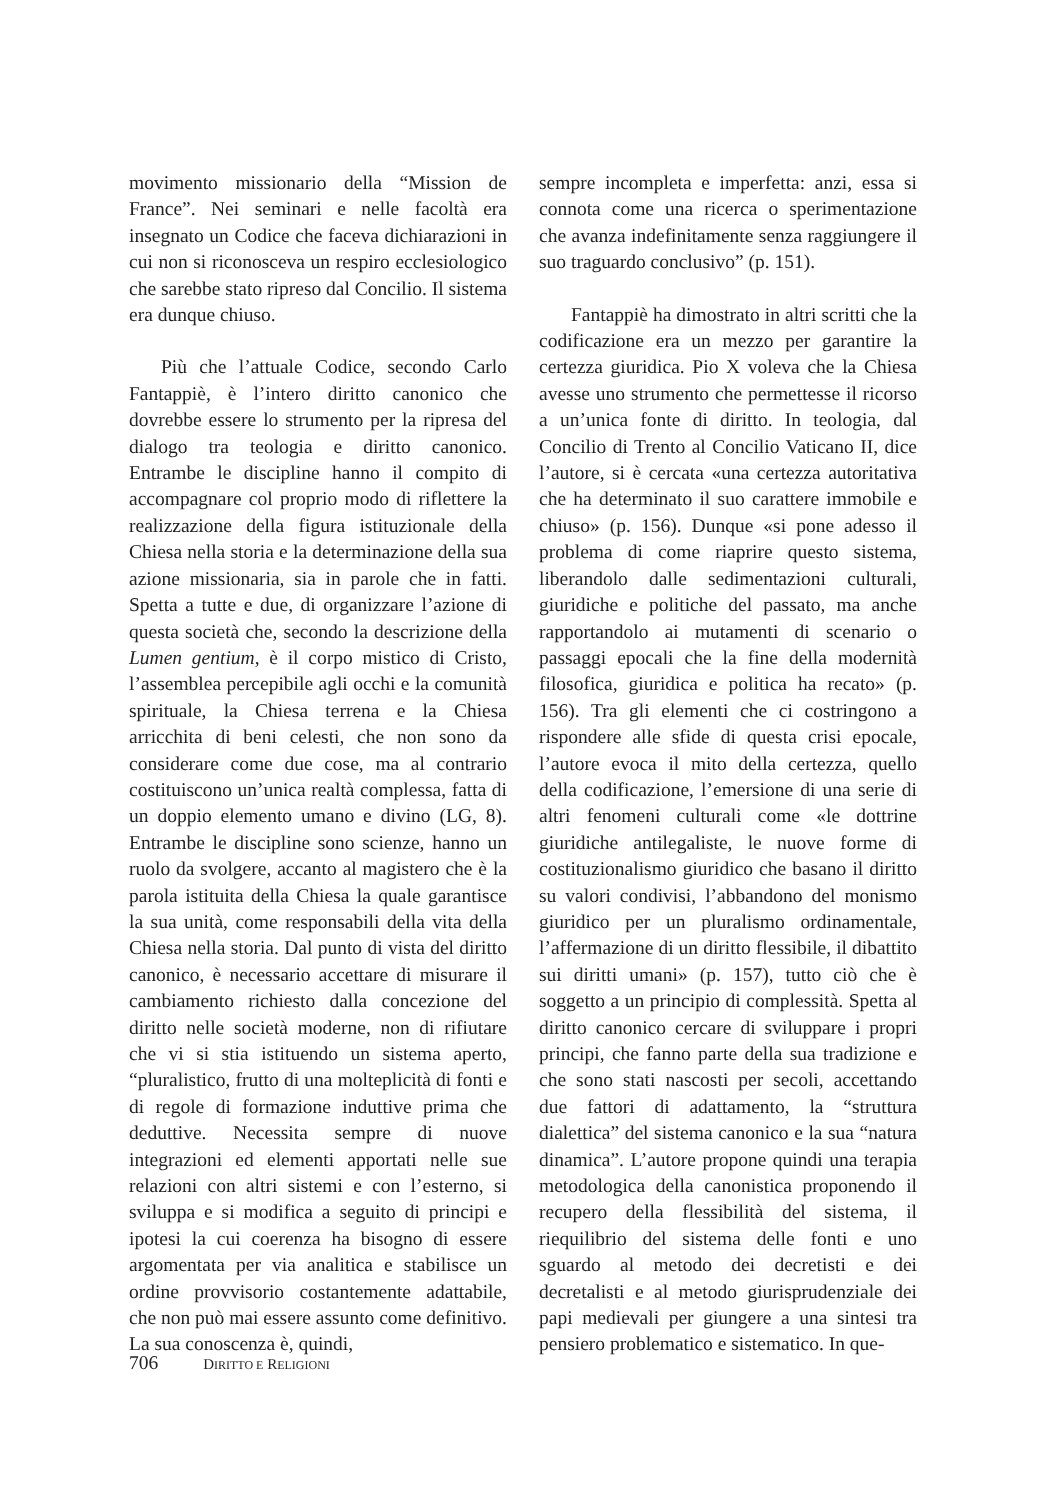movimento missionario della “Mission de France”. Nei seminari e nelle facoltà era insegnato un Codice che faceva dichiarazioni in cui non si riconosceva un respiro ecclesiologico che sarebbe stato ripreso dal Concilio. Il sistema era dunque chiuso.
Più che l’attuale Codice, secondo Carlo Fantappiè, è l’intero diritto canonico che dovrebbe essere lo strumento per la ripresa del dialogo tra teologia e diritto canonico. Entrambe le discipline hanno il compito di accompagnare col proprio modo di riflettere la realizzazione della figura istituzionale della Chiesa nella storia e la determinazione della sua azione missionaria, sia in parole che in fatti. Spetta a tutte e due, di organizzare l’azione di questa società che, secondo la descrizione della Lumen gentium, è il corpo mistico di Cristo, l’assemblea percepibile agli occhi e la comunità spirituale, la Chiesa terrena e la Chiesa arricchita di beni celesti, che non sono da considerare come due cose, ma al contrario costituiscono un’unica realtà complessa, fatta di un doppio elemento umano e divino (LG, 8). Entrambe le discipline sono scienze, hanno un ruolo da svolgere, accanto al magistero che è la parola istituita della Chiesa la quale garantisce la sua unità, come responsabili della vita della Chiesa nella storia. Dal punto di vista del diritto canonico, è necessario accettare di misurare il cambiamento richiesto dalla concezione del diritto nelle società moderne, non di rifiutare che vi si stia istituendo un sistema aperto, “pluralistico, frutto di una molteplicità di fonti e di regole di formazione induttive prima che deduttive. Necessita sempre di nuove integrazioni ed elementi apportati nelle sue relazioni con altri sistemi e con l’esterno, si sviluppa e si modifica a seguito di principi e ipotesi la cui coerenza ha bisogno di essere argomentata per via analitica e stabilisce un ordine provvisorio costantemente adattabile, che non può mai essere assunto come definitivo. La sua conoscenza è, quindi,
sempre incompleta e imperfetta: anzi, essa si connota come una ricerca o sperimentazione che avanza indefinitamente senza raggiungere il suo traguardo conclusivo” (p. 151).
Fantappiè ha dimostrato in altri scritti che la codificazione era un mezzo per garantire la certezza giuridica. Pio X voleva che la Chiesa avesse uno strumento che permettesse il ricorso a un’unica fonte di diritto. In teologia, dal Concilio di Trento al Concilio Vaticano II, dice l’autore, si è cercata «una certezza autoritativa che ha determinato il suo carattere immobile e chiuso» (p. 156). Dunque «si pone adesso il problema di come riaprire questo sistema, liberandolo dalle sedimentazioni culturali, giuridiche e politiche del passato, ma anche rapportandolo ai mutamenti di scenario o passaggi epocali che la fine della modernità filosofica, giuridica e politica ha recato» (p. 156). Tra gli elementi che ci costringono a rispondere alle sfide di questa crisi epocale, l’autore evoca il mito della certezza, quello della codificazione, l’emersione di una serie di altri fenomeni culturali come «le dottrine giuridiche antilegaliste, le nuove forme di costituzionalismo giuridico che basano il diritto su valori condivisi, l’abbandono del monismo giuridico per un pluralismo ordinamentale, l’affermazione di un diritto flessibile, il dibattito sui diritti umani» (p. 157), tutto ciò che è soggetto a un principio di complessità. Spetta al diritto canonico cercare di sviluppare i propri principi, che fanno parte della sua tradizione e che sono stati nascosti per secoli, accettando due fattori di adattamento, la “struttura dialettica” del sistema canonico e la sua “natura dinamica”. L’autore propone quindi una terapia metodologica della canonistica proponendo il recupero della flessibilità del sistema, il riequilibrio del sistema delle fonti e uno sguardo al metodo dei decretisti e dei decretalisti e al metodo giurisprudenziale dei papi medievali per giungere a una sintesi tra pensiero problematico e sistematico. In que-
706 DIRITTO E RELIGIONI